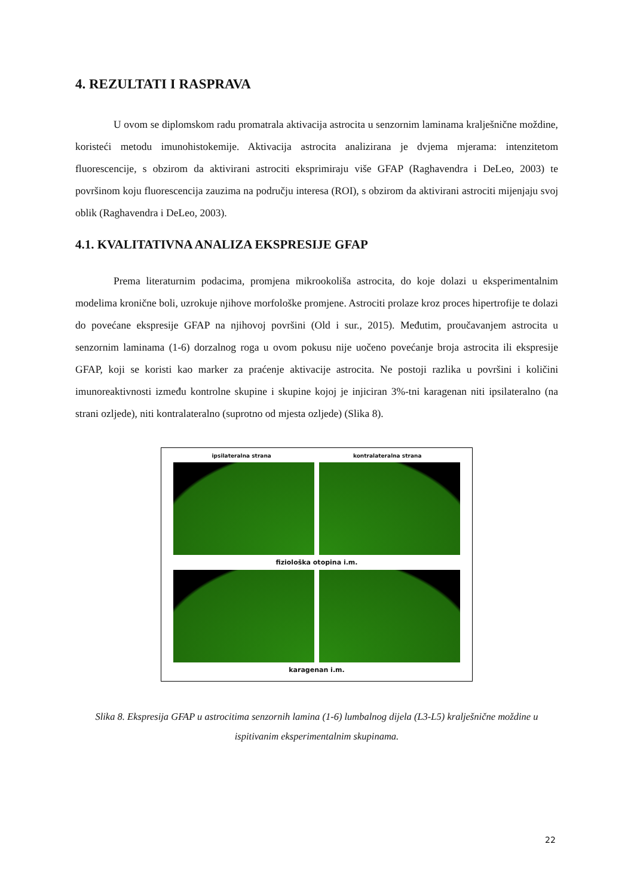4. REZULTATI I RASPRAVA
U ovom se diplomskom radu promatrala aktivacija astrocita u senzornim laminama kralješnične moždine, koristeći metodu imunohistokemije. Aktivacija astrocita analizirana je dvjema mjerama: intenzitetom fluorescencije, s obzirom da aktivirani astrociti eksprimiraju više GFAP (Raghavendra i DeLeo, 2003) te površinom koju fluorescencija zauzima na području interesa (ROI), s obzirom da aktivirani astrociti mijenjaju svoj oblik (Raghavendra i DeLeo, 2003).
4.1. KVALITATIVNA ANALIZA EKSPRESIJE GFAP
Prema literaturnim podacima, promjena mikrookoliša astrocita, do koje dolazi u eksperimentalnim modelima kronične boli, uzrokuje njihove morfološke promjene. Astrociti prolaze kroz proces hipertrofije te dolazi do povećane ekspresije GFAP na njihovoj površini (Old i sur., 2015). Međutim, proučavanjem astrocita u senzornim laminama (1-6) dorzalnog roga u ovom pokusu nije uočeno povećanje broja astrocita ili ekspresije GFAP, koji se koristi kao marker za praćenje aktivacije astrocita. Ne postoji razlika u površini i količini imunoreaktivnosti između kontrolne skupine i skupine kojoj je injiciran 3%-tni karagenan niti ipsilateralno (na strani ozljede), niti kontralateralno (suprotno od mjesta ozljede) (Slika 8).
ipsilateralna strana kontralateralna strana
fiziološka otopina i.m.
karagenan i.m.
Slika 8. Ekspresija GFAP u astrocitima senzornih lamina (1-6) lumbalnog dijela (L3-L5) kralješnične moždine u ispitivanim eksperimentalnim skupinama.
22